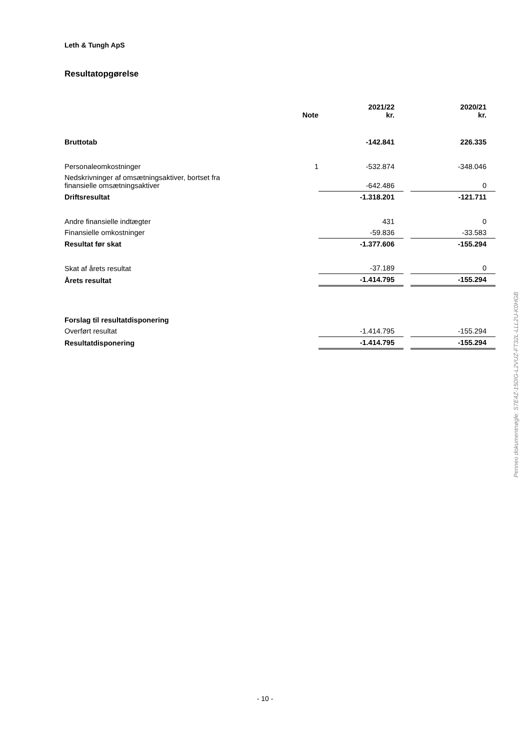Leth & Tungh ApS
Resultatopgørelse
| | Note | 2021/22 kr. | | 2020/21 kr. |
| --- | --- | --- | --- | --- |
| Bruttotab | | -142.841 | | 226.335 |
| Personaleomkostninger | 1 | -532.874 | | -348.046 |
| Nedskrivninger af omsætningsaktiver, bortset fra finansielle omsætningsaktiver | | -642.486 | | 0 |
| Driftsresultat | | -1.318.201 | | -121.711 |
| Andre finansielle indtægter | | 431 | | 0 |
| Finansielle omkostninger | | -59.836 | | -33.583 |
| Resultat før skat | | -1.377.606 | | -155.294 |
| Skat af årets resultat | | -37.189 | | 0 |
| Årets resultat | | -1.414.795 | | -155.294 |
| Forslag til resultatdisponering | | | | |
| Overført resultat | | -1.414.795 | | -155.294 |
| Resultatdisponering | | -1.414.795 | | -155.294 |
Penneo dokumentnøgle: S7E4Z-150IG-L2VUZ-FT32L-LLL2U-K0HGB
- 10 -